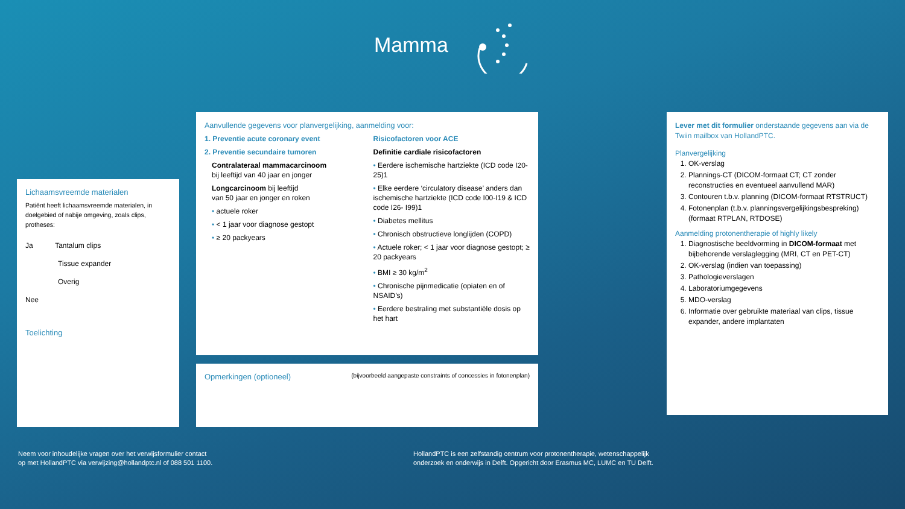Mamma
Lichaamsvreemde materialen
Patiënt heeft lichaamsvreemde materialen, in doelgebied of nabije omgeving, zoals clips, protheses:
Ja Tantalum clips
Tissue expander
Overig
Nee
Toelichting
Aanvullende gegevens voor planvergelijking, aanmelding voor:
1. Preventie acute coronary event
2. Preventie secundaire tumoren
Contralateraal mammacarcinoom
bij leeftijd van 40 jaar en jonger
Longcarcinoom bij leeftijd
van 50 jaar en jonger en roken
• actuele roker
• < 1 jaar voor diagnose gestopt
• ≥ 20 packyears
Risicofactoren voor ACE
Definitie cardiale risicofactoren
• Eerdere ischemische hartziekte (ICD code I20-25)1
• Elke eerdere ‘circulatory disease’ anders dan ischemische hartziekte (ICD code I00-I19 & ICD code I26- I99)1
• Diabetes mellitus
• Chronisch obstructieve longlijden (COPD)
• Actuele roker; < 1 jaar voor diagnose gestopt; ≥ 20 packyears
• BMI ≥ 30 kg/m<sup>2</sup>
• Chronische pijnmedicatie (opiaten en of NSAID’s)
• Eerdere bestraling met substantiële dosis op het hart
Opmerkingen (optioneel) (bijvoorbeeld aangepaste constraints of concessies in fotonenplan)
Lever met dit formulier onderstaande gegevens aan via de Twiin mailbox van HollandPTC.
Planvergelijking
1. OK-verslag
2. Plannings-CT (DICOM-formaat CT; CT zonder reconstructies en eventueel aanvullend MAR)
3. Contouren t.b.v. planning (DICOM-formaat RTSTRUCT)
4. Fotonenplan (t.b.v. planningsvergelijkingsbespreking) (formaat RTPLAN, RTDOSE)
Aanmelding protonentherapie of highly likely
1. Diagnostische beeldvorming in DICOM-formaat met bijbehorende verslaglegging (MRI, CT en PET-CT)
2. OK-verslag (indien van toepassing)
3. Pathologieverslagen
4. Laboratoriumgegevens
5. MDO-verslag
6. Informatie over gebruikte materiaal van clips, tissue expander, andere implantaten
Neem voor inhoudelijke vragen over het verwijsformulier contact
op met HollandPTC via verwijzing@hollandptc.nl of 088 501 1100.
HollandPTC is een zelfstandig centrum voor protonentherapie, wetenschappelijk
onderzoek en onderwijs in Delft. Opgericht door Erasmus MC, LUMC en TU Delft.